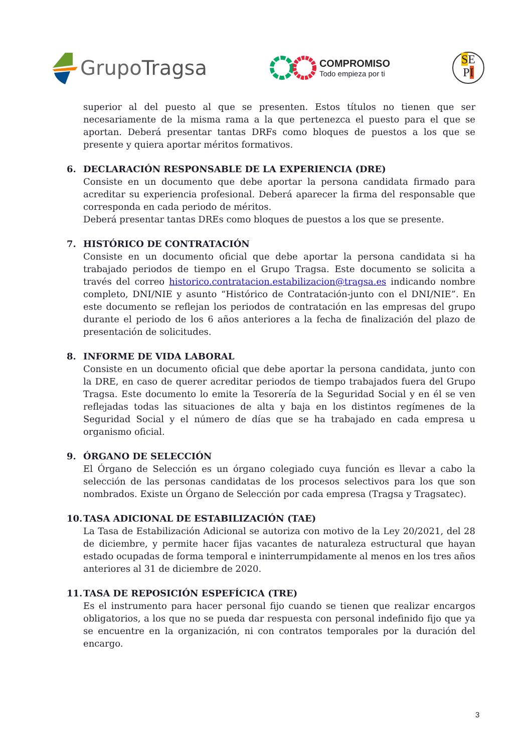GrupoTragsa
COMPROMISO
Todo empieza por ti
SE
PI
superior al del puesto al que se presenten. Estos títulos no tienen que ser necesariamente de la misma rama a la que pertenezca el puesto para el que se aportan. Deberá presentar tantas DRFs como bloques de puestos a los que se presente y quiera aportar méritos formativos.
6. DECLARACIÓN RESPONSABLE DE LA EXPERIENCIA (DRE)
Consiste en un documento que debe aportar la persona candidata firmado para acreditar su experiencia profesional. Deberá aparecer la firma del responsable que corresponda en cada periodo de méritos.
Deberá presentar tantas DREs como bloques de puestos a los que se presente.
7. HISTÓRICO DE CONTRATACIÓN
Consiste en un documento oficial que debe aportar la persona candidata si ha trabajado periodos de tiempo en el Grupo Tragsa. Este documento se solicita a través del correo historico.contratacion.estabilizacion@tragsa.es indicando nombre completo, DNI/NIE y asunto “Histórico de Contratación-junto con el DNI/NIE”. En este documento se reflejan los periodos de contratación en las empresas del grupo durante el periodo de los 6 años anteriores a la fecha de finalización del plazo de presentación de solicitudes.
8. INFORME DE VIDA LABORAL
Consiste en un documento oficial que debe aportar la persona candidata, junto con la DRE, en caso de querer acreditar periodos de tiempo trabajados fuera del Grupo Tragsa. Este documento lo emite la Tesorería de la Seguridad Social y en él se ven reflejadas todas las situaciones de alta y baja en los distintos regímenes de la Seguridad Social y el número de días que se ha trabajado en cada empresa u organismo oficial.
9. ÓRGANO DE SELECCIÓN
El Órgano de Selección es un órgano colegiado cuya función es llevar a cabo la selección de las personas candidatas de los procesos selectivos para los que son nombrados. Existe un Órgano de Selección por cada empresa (Tragsa y Tragsatec).
10. TASA ADICIONAL DE ESTABILIZACIÓN (TAE)
La Tasa de Estabilización Adicional se autoriza con motivo de la Ley 20/2021, del 28 de diciembre, y permite hacer fijas vacantes de naturaleza estructural que hayan estado ocupadas de forma temporal e ininterrumpidamente al menos en los tres años anteriores al 31 de diciembre de 2020.
11. TASA DE REPOSICIÓN ESPEFÍCICA (TRE)
Es el instrumento para hacer personal fijo cuando se tienen que realizar encargos obligatorios, a los que no se pueda dar respuesta con personal indefinido fijo que ya se encuentre en la organización, ni con contratos temporales por la duración del encargo.
3